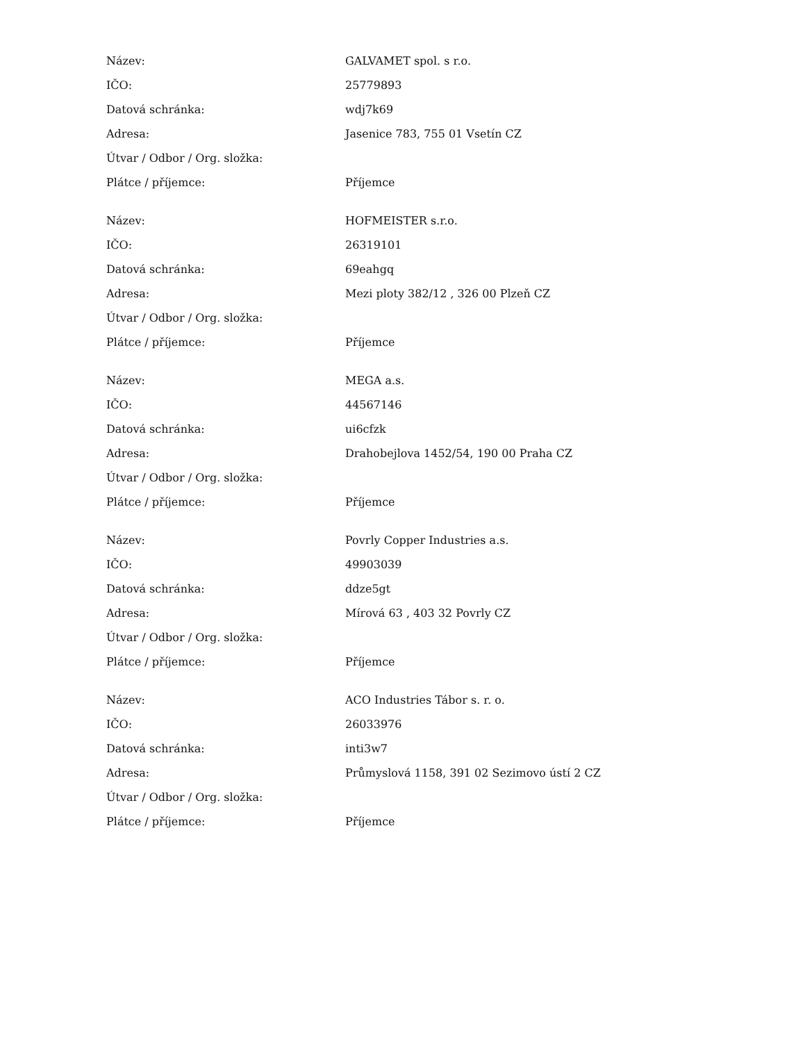| Název: | GALVAMET spol. s r.o. |
| IČO: | 25779893 |
| Datová schránka: | wdj7k69 |
| Adresa: | Jasenice 783, 755 01 Vsetín CZ |
| Útvar / Odbor / Org. složka: | |
| Plátce / příjemce: | Příjemce |
| Název: | HOFMEISTER s.r.o. |
| IČO: | 26319101 |
| Datová schránka: | 69eahgq |
| Adresa: | Mezi ploty 382/12 , 326 00 Plzeň CZ |
| Útvar / Odbor / Org. složka: | |
| Plátce / příjemce: | Příjemce |
| Název: | MEGA a.s. |
| IČO: | 44567146 |
| Datová schránka: | ui6cfzk |
| Adresa: | Drahobejlova 1452/54, 190 00 Praha CZ |
| Útvar / Odbor / Org. složka: | |
| Plátce / příjemce: | Příjemce |
| Název: | Povrly Copper Industries a.s. |
| IČO: | 49903039 |
| Datová schránka: | ddze5gt |
| Adresa: | Mírová 63 , 403 32 Povrly CZ |
| Útvar / Odbor / Org. složka: | |
| Plátce / příjemce: | Příjemce |
| Název: | ACO Industries Tábor s. r. o. |
| IČO: | 26033976 |
| Datová schránka: | inti3w7 |
| Adresa: | Průmyslová 1158, 391 02 Sezimovo ústí 2 CZ |
| Útvar / Odbor / Org. složka: | |
| Plátce / příjemce: | Příjemce |